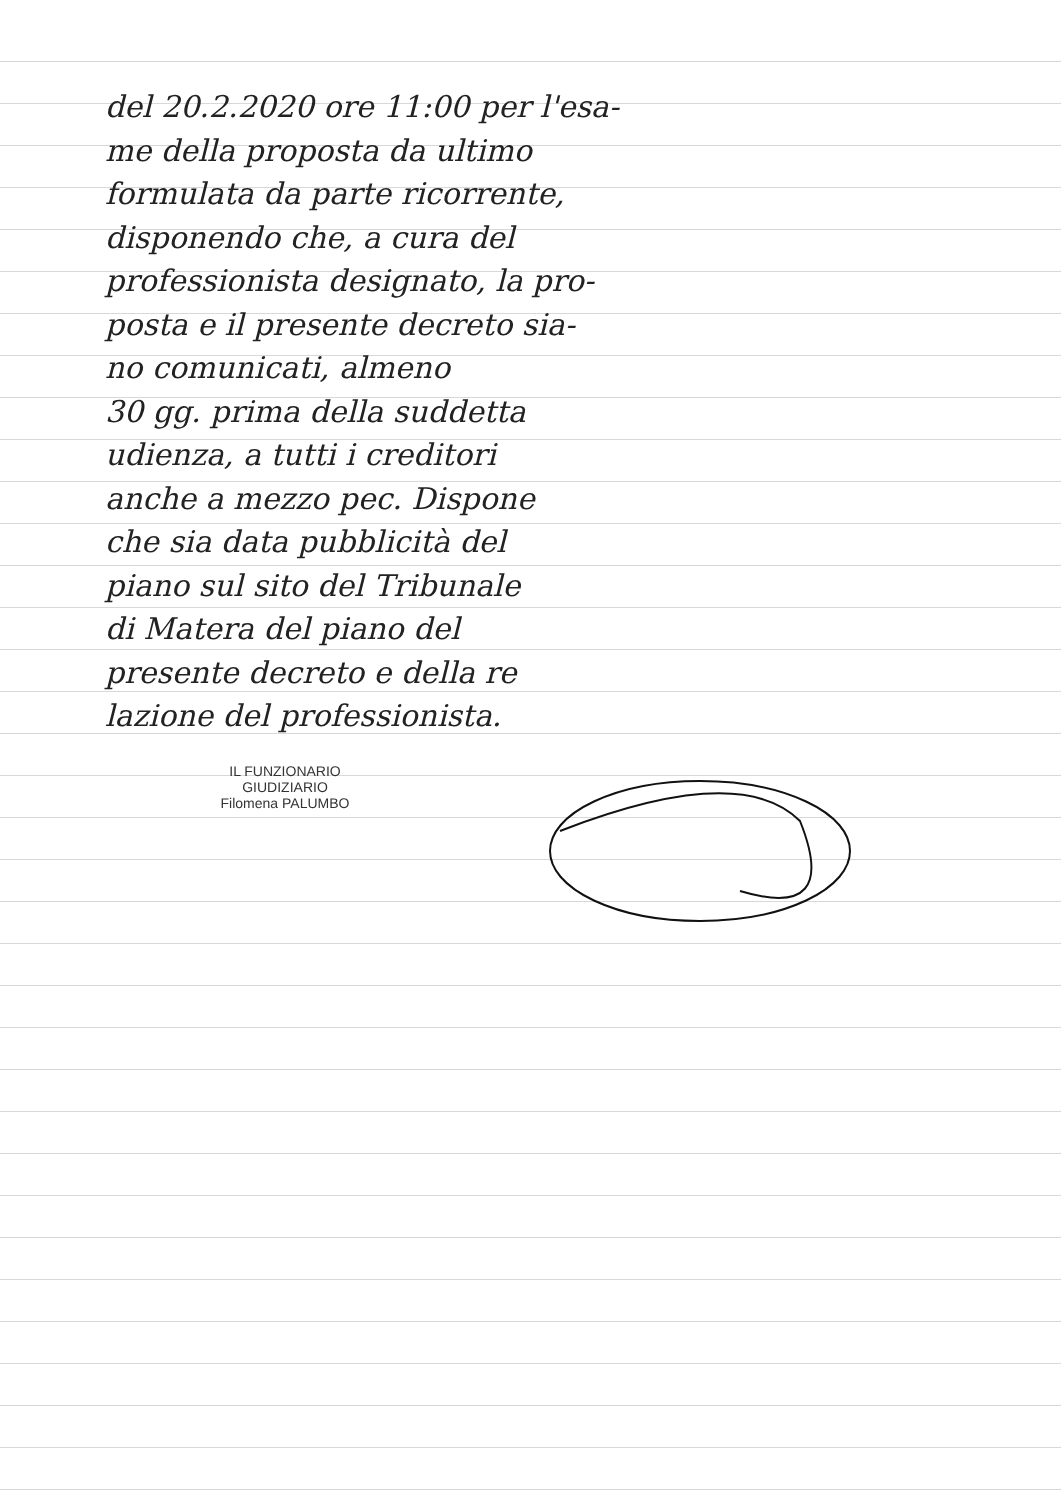del 20.2.2020 ore 11:00 per l'esa-
me della proposta da ultimo
formulata da parte ricorrente,
disponendo che, a cura del
professionista designato, la pro-
posta e il presente decreto sia-
no comunicati, almeno
30 gg. prima della suddetta
udienza, a tutti i creditori
anche a mezzo pec. Dispone
che sia data pubblicità del
piano sul sito del Tribunale
di Matera del piano del
presente decreto e della re
lazione del professionista.
IL FUNZIONARIO GIUDIZIARIO
Filomena PALUMBO